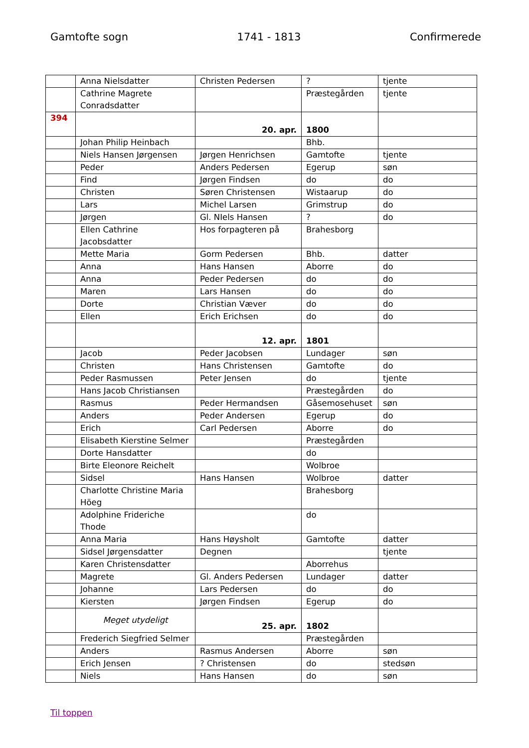Gamtofte sogn 1741 - 1813 Confirmerede
| | Anna Nielsdatter | Christen Pedersen | ? | tjente |
| | Cathrine Magrete Conradsdatter | | Præstegården | tjente |
| 394 | | 20. apr. | 1800 | |
| | Johan Philip Heinbach | | Bhb. | |
| | Niels Hansen Jørgensen | Jørgen Henrichsen | Gamtofte | tjente |
| | Peder | Anders Pedersen | Egerup | søn |
| | Find | Jørgen Findsen | do | do |
| | Christen | Søren Christensen | Wistaarup | do |
| | Lars | Michel Larsen | Grimstrup | do |
| | Jørgen | Gl. NIels Hansen | ? | do |
| | Ellen Cathrine Jacobsdatter | Hos forpagteren på | Brahesborg | |
| | Mette Maria | Gorm Pedersen | Bhb. | datter |
| | Anna | Hans Hansen | Aborre | do |
| | Anna | Peder Pedersen | do | do |
| | Maren | Lars Hansen | do | do |
| | Dorte | Christian Væver | do | do |
| | Ellen | Erich Erichsen | do | do |
| | | 12. apr. | 1801 | |
| | Jacob | Peder Jacobsen | Lundager | søn |
| | Christen | Hans Christensen | Gamtofte | do |
| | Peder Rasmussen | Peter Jensen | do | tjente |
| | Hans Jacob Christiansen | | Præstegården | do |
| | Rasmus | Peder Hermandsen | Gåsemosehuset | søn |
| | Anders | Peder Andersen | Egerup | do |
| | Erich | Carl Pedersen | Aborre | do |
| | Elisabeth Kierstine Selmer | | Præstegården | |
| | Dorte Hansdatter | | do | |
| | Birte Eleonore Reichelt | | Wolbroe | |
| | Sidsel | Hans Hansen | Wolbroe | datter |
| | Charlotte Christine Maria Höeg | | Brahesborg | |
| | Adolphine Frideriche Thode | | do | |
| | Anna Maria | Hans Høysholt | Gamtofte | datter |
| | Sidsel Jørgensdatter | Degnen | | tjente |
| | Karen Christensdatter | | Aborrehus | |
| | Magrete | Gl. Anders Pedersen | Lundager | datter |
| | Johanne | Lars Pedersen | do | do |
| | Kiersten | Jørgen Findsen | Egerup | do |
| | Meget utydeligt | 25. apr. | 1802 | |
| | Frederich Siegfried Selmer | | Præstegården | |
| | Anders | Rasmus Andersen | Aborre | søn |
| | Erich Jensen | ? Christensen | do | stedsøn |
| | Niels | Hans Hansen | do | søn |
Til toppen